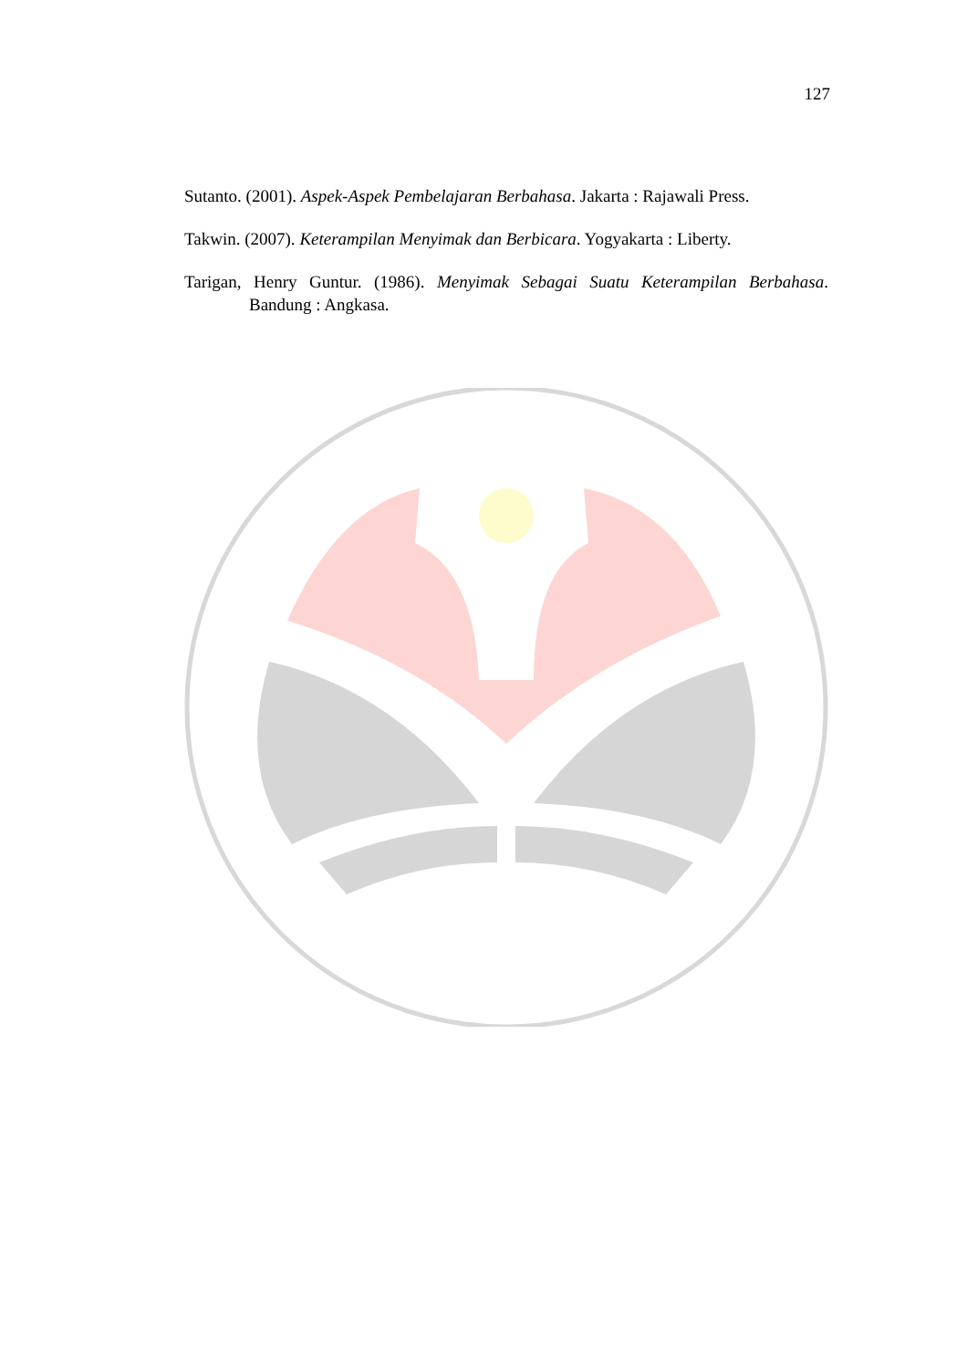127
Sutanto. (2001). Aspek-Aspek Pembelajaran Berbahasa. Jakarta : Rajawali Press.
Takwin. (2007). Keterampilan Menyimak dan Berbicara. Yogyakarta : Liberty.
Tarigan, Henry Guntur. (1986). Menyimak Sebagai Suatu Keterampilan Berbahasa. Bandung : Angkasa.